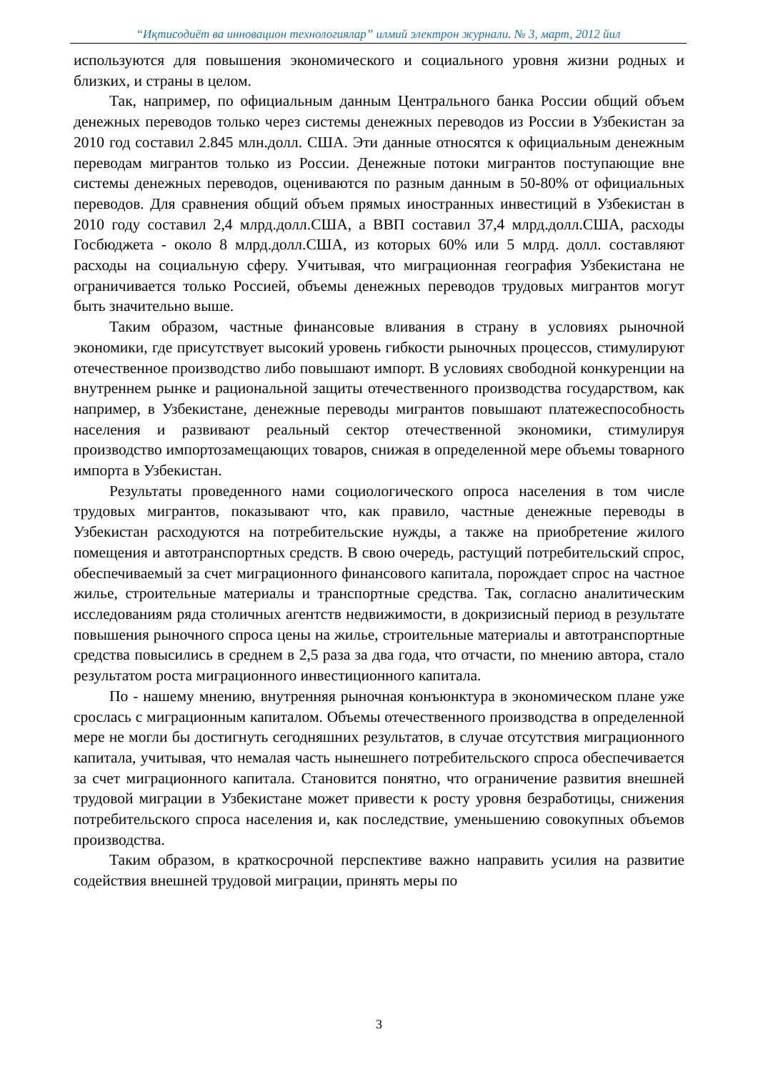“Иқтисодиёт ва инновацион технологиялар” илмий электрон журнали. № 3, март, 2012 йил
используются для повышения экономического и социального уровня жизни родных и близких, и страны в целом.
Так, например, по официальным данным Центрального банка России общий объем денежных переводов только через системы денежных переводов из России в Узбекистан за 2010 год составил 2.845 млн.долл. США. Эти данные относятся к официальным денежным переводам мигрантов только из России. Денежные потоки мигрантов поступающие вне системы денежных переводов, оцениваются по разным данным в 50-80% от официальных переводов. Для сравнения общий объем прямых иностранных инвестиций в Узбекистан в 2010 году составил 2,4 млрд.долл.США, а ВВП составил 37,4 млрд.долл.США, расходы Госбюджета - около 8 млрд.долл.США, из которых 60% или 5 млрд. долл. составляют расходы на социальную сферу. Учитывая, что миграционная география Узбекистана не ограничивается только Россией, объемы денежных переводов трудовых мигрантов могут быть значительно выше.
Таким образом, частные финансовые вливания в страну в условиях рыночной экономики, где присутствует высокий уровень гибкости рыночных процессов, стимулируют отечественное производство либо повышают импорт. В условиях свободной конкуренции на внутреннем рынке и рациональной защиты отечественного производства государством, как например, в Узбекистане, денежные переводы мигрантов повышают платежеспособность населения и развивают реальный сектор отечественной экономики, стимулируя производство импортозамещающих товаров, снижая в определенной мере объемы товарного импорта в Узбекистан.
Результаты проведенного нами социологического опроса населения в том числе трудовых мигрантов, показывают что, как правило, частные денежные переводы в Узбекистан расходуются на потребительские нужды, а также на приобретение жилого помещения и автотранспортных средств. В свою очередь, растущий потребительский спрос, обеспечиваемый за счет миграционного финансового капитала, порождает спрос на частное жилье, строительные материалы и транспортные средства. Так, согласно аналитическим исследованиям ряда столичных агентств недвижимости, в докризисный период в результате повышения рыночного спроса цены на жилье, строительные материалы и автотранспортные средства повысились в среднем в 2,5 раза за два года, что отчасти, по мнению автора, стало результатом роста миграционного инвестиционного капитала.
По - нашему мнению, внутренняя рыночная конъюнктура в экономическом плане уже срослась с миграционным капиталом. Объемы отечественного производства в определенной мере не могли бы достигнуть сегодняшних результатов, в случае отсутствия миграционного капитала, учитывая, что немалая часть нынешнего потребительского спроса обеспечивается за счет миграционного капитала. Становится понятно, что ограничение развития внешней трудовой миграции в Узбекистане может привести к росту уровня безработицы, снижения потребительского спроса населения и, как последствие, уменьшению совокупных объемов производства.
Таким образом, в краткосрочной перспективе важно направить усилия на развитие содействия внешней трудовой миграции, принять меры по
3